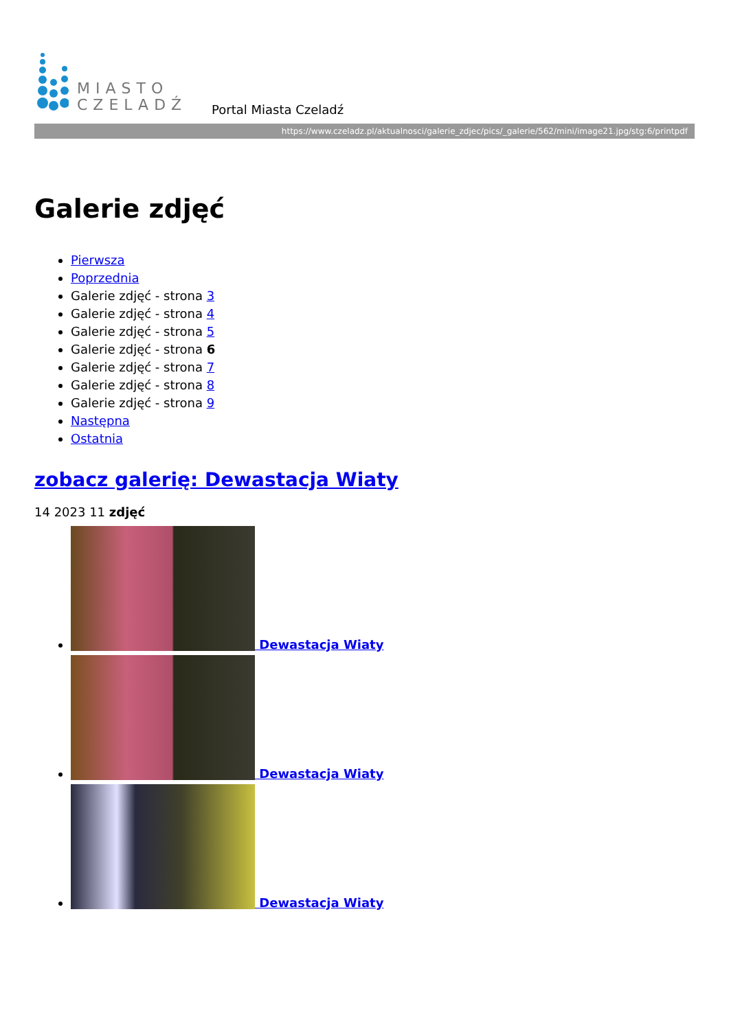MIASTO
CZELADŹ
Portal Miasta Czeladź
https://www.czeladz.pl/aktualnosci/galerie_zdjec/pics/_galerie/562/mini/image21.jpg/stg:6/printpdf
Galerie zdjęć
Pierwsza
Poprzednia
Galerie zdjęć - strona 3
Galerie zdjęć - strona 4
Galerie zdjęć - strona 5
Galerie zdjęć - strona 6
Galerie zdjęć - strona 7
Galerie zdjęć - strona 8
Galerie zdjęć - strona 9
Następna
Ostatnia
zobacz galerię: Dewastacja Wiaty
14 2023 11 zdjęć
Dewastacja Wiaty
Dewastacja Wiaty
Dewastacja Wiaty